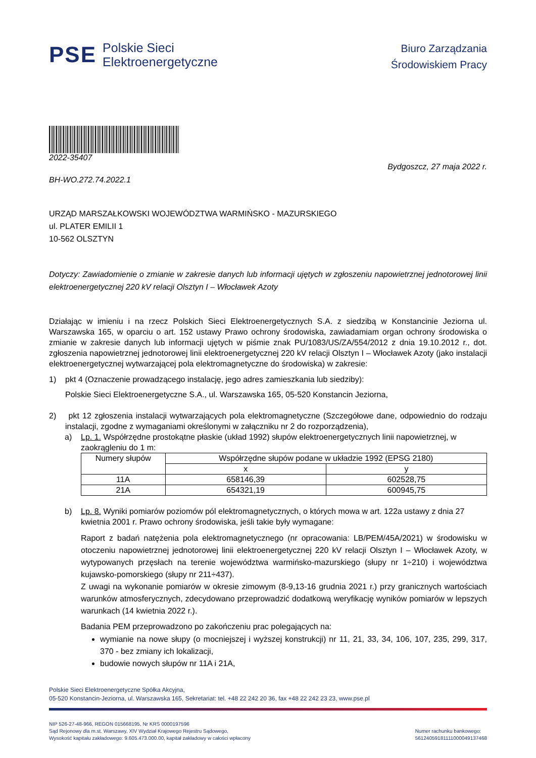PSE Polskie Sieci
Elektroenergetyczne
Biuro Zarządzania
Środowiskiem Pracy
2022-35407
Bydgoszcz, 27 maja 2022 r.
BH-WO.272.74.2022.1
URZĄD MARSZAŁKOWSKI WOJEWÓDZTWA WARMIŃSKO - MAZURSKIEGO
ul. PLATER EMILII 1
10-562 OLSZTYN
Dotyczy: Zawiadomienie o zmianie w zakresie danych lub informacji ujętych w zgłoszeniu napowietrznej jednotorowej linii elektroenergetycznej 220 kV relacji Olsztyn I – Włocławek Azoty
Działając w imieniu i na rzecz Polskich Sieci Elektroenergetycznych S.A. z siedzibą w Konstancinie Jeziorna ul. Warszawska 165, w oparciu o art. 152 ustawy Prawo ochrony środowiska, zawiadamiam organ ochrony środowiska o zmianie w zakresie danych lub informacji ujętych w piśmie znak PU/1083/US/ZA/554/2012 z dnia 19.10.2012 r., dot. zgłoszenia napowietrznej jednotorowej linii elektroenergetycznej 220 kV relacji Olsztyn I – Włocławek Azoty (jako instalacji elektroenergetycznej wytwarzającej pola elektromagnetyczne do środowiska) w zakresie:
1) pkt 4 (Oznaczenie prowadzącego instalację, jego adres zamieszkania lub siedziby):
Polskie Sieci Elektroenergetyczne S.A., ul. Warszawska 165, 05-520 Konstancin Jeziorna,
2) pkt 12 zgłoszenia instalacji wytwarzających pola elektromagnetyczne (Szczegółowe dane, odpowiednio do rodzaju instalacji, zgodne z wymaganiami określonymi w załączniku nr 2 do rozporządzenia),
a) Lp. 1. Współrzędne prostokątne płaskie (układ 1992) słupów elektroenergetycznych linii napowietrznej, w zaokrągleniu do 1 m:
| Numery słupów | Współrzędne słupów podane w układzie 1992 (EPSG 2180) | |
| --- | --- | --- |
| | x | y |
| 11A | 658146,39 | 602528,75 |
| 21A | 654321,19 | 600945,75 |
b) Lp. 8. Wyniki pomiarów poziomów pól elektromagnetycznych, o których mowa w art. 122a ustawy z dnia 27 kwietnia 2001 r. Prawo ochrony środowiska, jeśli takie były wymagane:
Raport z badań natężenia pola elektromagnetycznego (nr opracowania: LB/PEM/45A/2021) w środowisku w otoczeniu napowietrznej jednotorowej linii elektroenergetycznej 220 kV relacji Olsztyn I – Włocławek Azoty, w wytypowanych przęsłach na terenie województwa warmińsko-mazurskiego (słupy nr 1÷210) i województwa kujawsko-pomorskiego (słupy nr 211÷437).
Z uwagi na wykonanie pomiarów w okresie zimowym (8-9,13-16 grudnia 2021 r.) przy granicznych wartościach warunków atmosferycznych, zdecydowano przeprowadzić dodatkową weryfikację wyników pomiarów w lepszych warunkach (14 kwietnia 2022 r.).
Badania PEM przeprowadzono po zakończeniu prac polegających na:
wymianie na nowe słupy (o mocniejszej i wyższej konstrukcji) nr 11, 21, 33, 34, 106, 107, 235, 299, 317, 370 - bez zmiany ich lokalizacji,
budowie nowych słupów nr 11A i 21A,
Polskie Sieci Elektroenergetyczne Spółka Akcyjna,
05-520 Konstancin-Jeziorna, ul. Warszawska 165, Sekretariat: tel. +48 22 242 20 36, fax +48 22 242 23 23, www.pse.pl
NIP 526-27-48-966, REGON 015668195, Nr KRS 0000197596
Sąd Rejonowy dla m.st. Warszawy, XIV Wydział Krajowego Rejestru Sądowego,
Wysokość kapitału zakładowego: 9.605.473.000.00, kapitał zakładowy w całości wpłacony
Numer rachunku bankowego:
56124059181111000049137468